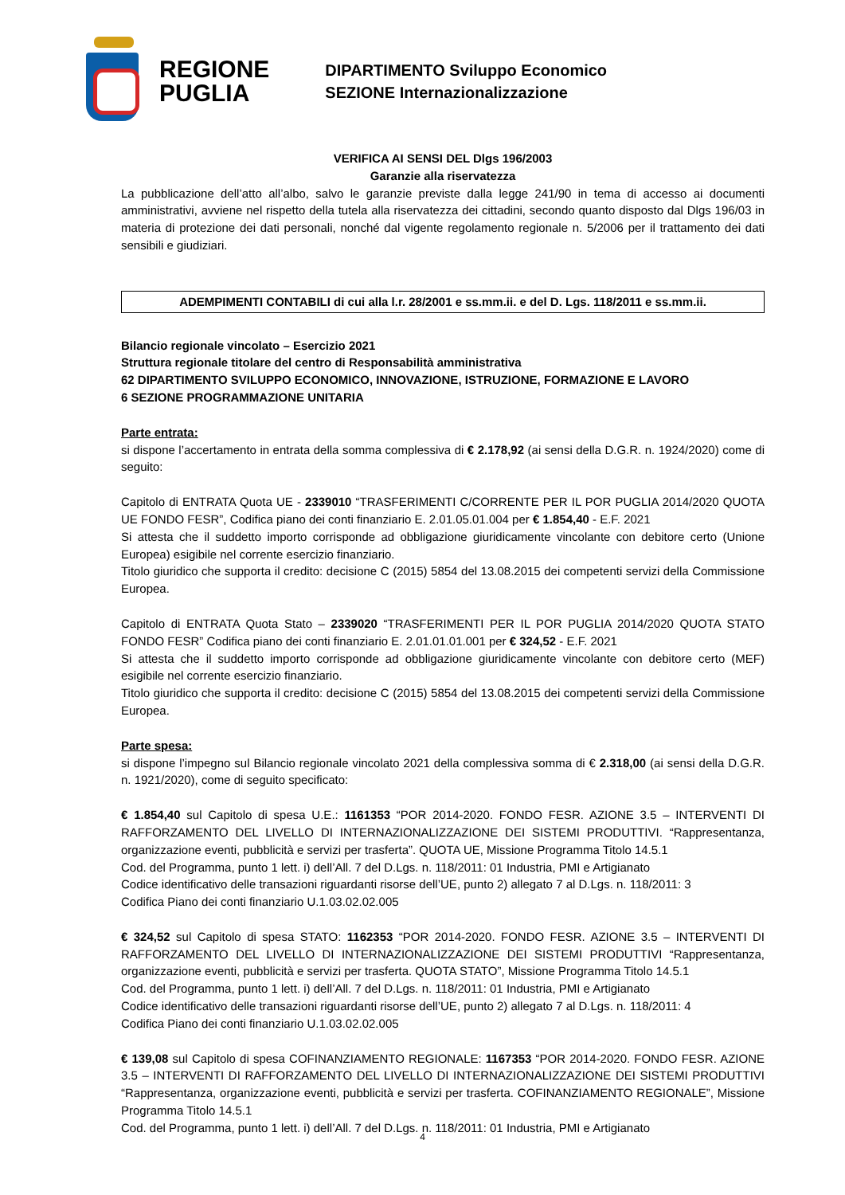REGIONE
PUGLIA
DIPARTIMENTO Sviluppo Economico
SEZIONE Internazionalizzazione
VERIFICA AI SENSI DEL Dlgs 196/2003
Garanzie alla riservatezza
La pubblicazione dell’atto all’albo, salvo le garanzie previste dalla legge 241/90 in tema di accesso ai documenti amministrativi, avviene nel rispetto della tutela alla riservatezza dei cittadini, secondo quanto disposto dal Dlgs 196/03 in materia di protezione dei dati personali, nonché dal vigente regolamento regionale n. 5/2006 per il trattamento dei dati sensibili e giudiziari.
ADEMPIMENTI CONTABILI di cui alla l.r. 28/2001 e ss.mm.ii. e del D. Lgs. 118/2011 e ss.mm.ii.
Bilancio regionale vincolato – Esercizio 2021
Struttura regionale titolare del centro di Responsabilità amministrativa
62 DIPARTIMENTO SVILUPPO ECONOMICO, INNOVAZIONE, ISTRUZIONE, FORMAZIONE E LAVORO
6 SEZIONE PROGRAMMAZIONE UNITARIA
Parte entrata:
si dispone l’accertamento in entrata della somma complessiva di € 2.178,92 (ai sensi della D.G.R. n. 1924/2020) come di seguito:
Capitolo di ENTRATA Quota UE - 2339010 “TRASFERIMENTI C/CORRENTE PER IL POR PUGLIA 2014/2020 QUOTA UE FONDO FESR”, Codifica piano dei conti finanziario E. 2.01.05.01.004 per € 1.854,40 - E.F. 2021
Si attesta che il suddetto importo corrisponde ad obbligazione giuridicamente vincolante con debitore certo (Unione Europea) esigibile nel corrente esercizio finanziario.
Titolo giuridico che supporta il credito: decisione C (2015) 5854 del 13.08.2015 dei competenti servizi della Commissione Europea.
Capitolo di ENTRATA Quota Stato – 2339020 “TRASFERIMENTI PER IL POR PUGLIA 2014/2020 QUOTA STATO FONDO FESR” Codifica piano dei conti finanziario E. 2.01.01.01.001 per € 324,52 - E.F. 2021
Si attesta che il suddetto importo corrisponde ad obbligazione giuridicamente vincolante con debitore certo (MEF) esigibile nel corrente esercizio finanziario.
Titolo giuridico che supporta il credito: decisione C (2015) 5854 del 13.08.2015 dei competenti servizi della Commissione Europea.
Parte spesa:
si dispone l’impegno sul Bilancio regionale vincolato 2021 della complessiva somma di € 2.318,00 (ai sensi della D.G.R. n. 1921/2020), come di seguito specificato:
€ 1.854,40 sul Capitolo di spesa U.E.: 1161353 “POR 2014-2020. FONDO FESR. AZIONE 3.5 – INTERVENTI DI RAFFORZAMENTO DEL LIVELLO DI INTERNAZIONALIZZAZIONE DEI SISTEMI PRODUTTIVI. “Rappresentanza, organizzazione eventi, pubblicità e servizi per trasferta”. QUOTA UE, Missione Programma Titolo 14.5.1
Cod. del Programma, punto 1 lett. i) dell’All. 7 del D.Lgs. n. 118/2011: 01 Industria, PMI e Artigianato
Codice identificativo delle transazioni riguardanti risorse dell’UE, punto 2) allegato 7 al D.Lgs. n. 118/2011: 3
Codifica Piano dei conti finanziario U.1.03.02.02.005
€ 324,52 sul Capitolo di spesa STATO: 1162353 “POR 2014-2020. FONDO FESR. AZIONE 3.5 – INTERVENTI DI RAFFORZAMENTO DEL LIVELLO DI INTERNAZIONALIZZAZIONE DEI SISTEMI PRODUTTIVI “Rappresentanza, organizzazione eventi, pubblicità e servizi per trasferta. QUOTA STATO”, Missione Programma Titolo 14.5.1
Cod. del Programma, punto 1 lett. i) dell’All. 7 del D.Lgs. n. 118/2011: 01 Industria, PMI e Artigianato
Codice identificativo delle transazioni riguardanti risorse dell’UE, punto 2) allegato 7 al D.Lgs. n. 118/2011: 4
Codifica Piano dei conti finanziario U.1.03.02.02.005
€ 139,08 sul Capitolo di spesa COFINANZIAMENTO REGIONALE: 1167353 “POR 2014-2020. FONDO FESR. AZIONE 3.5 – INTERVENTI DI RAFFORZAMENTO DEL LIVELLO DI INTERNAZIONALIZZAZIONE DEI SISTEMI PRODUTTIVI “Rappresentanza, organizzazione eventi, pubblicità e servizi per trasferta. COFINANZIAMENTO REGIONALE”, Missione Programma Titolo 14.5.1
Cod. del Programma, punto 1 lett. i) dell’All. 7 del D.Lgs. n. 118/2011: 01 Industria, PMI e Artigianato
4